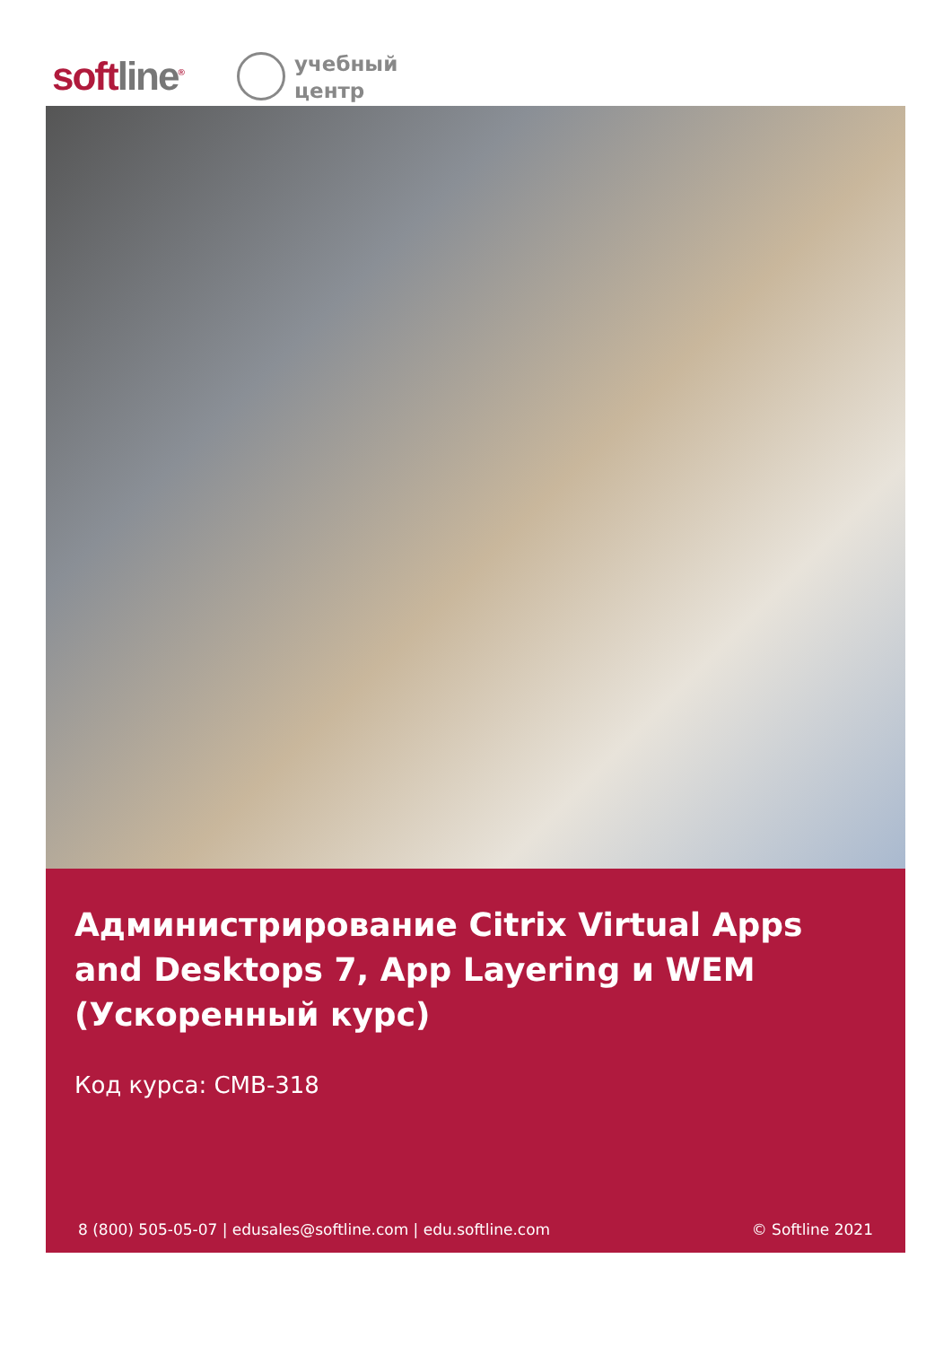softline<sup>®</sup>
учебный
центр
Администрирование Citrix Virtual Apps and Desktops 7, App Layering и WEM (Ускоренный курс)
Код курса: CMB-318
8 (800) 505-05-07 | edusales@softline.com | edu.softline.com © Softline 2021